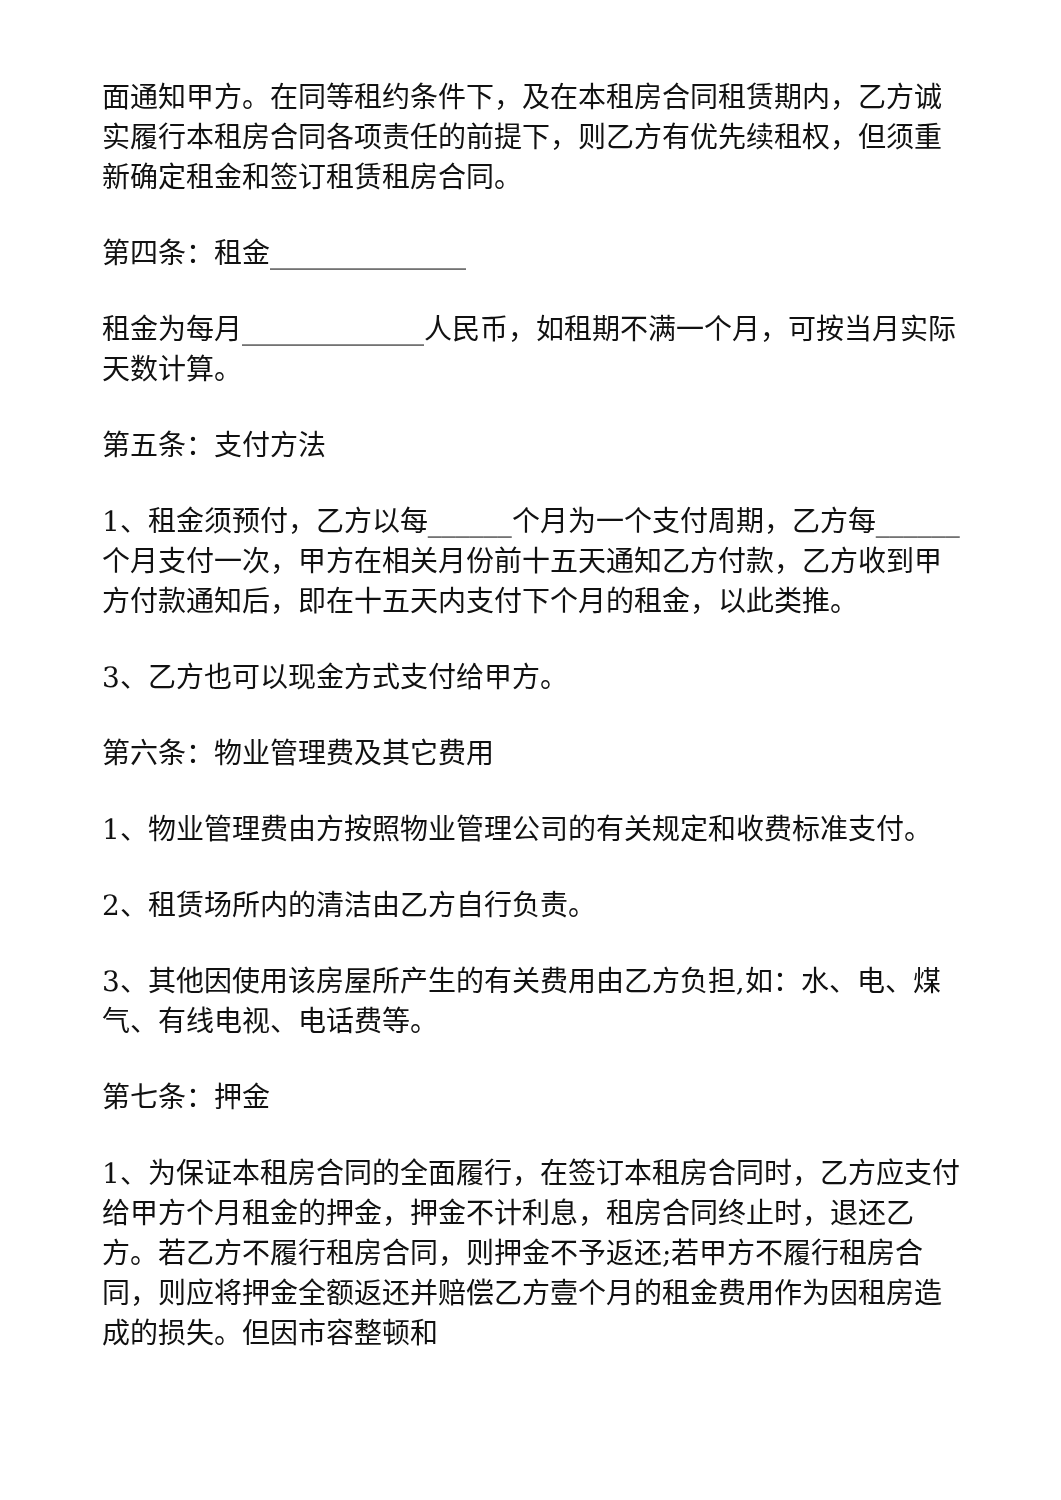面通知甲方。在同等租约条件下，及在本租房合同租赁期内，乙方诚实履行本租房合同各项责任的前提下，则乙方有优先续租权，但须重新确定租金和签订租赁租房合同。
第四条：租金______________
租金为每月_____________人民币，如租期不满一个月，可按当月实际天数计算。
第五条：支付方法
1、租金须预付，乙方以每______个月为一个支付周期，乙方每______个月支付一次，甲方在相关月份前十五天通知乙方付款，乙方收到甲方付款通知后，即在十五天内支付下个月的租金，以此类推。
3、乙方也可以现金方式支付给甲方。
第六条：物业管理费及其它费用
1、物业管理费由方按照物业管理公司的有关规定和收费标准支付。
2、租赁场所内的清洁由乙方自行负责。
3、其他因使用该房屋所产生的有关费用由乙方负担,如：水、电、煤气、有线电视、电话费等。
第七条：押金
1、为保证本租房合同的全面履行，在签订本租房合同时，乙方应支付给甲方个月租金的押金，押金不计利息，租房合同终止时，退还乙方。若乙方不履行租房合同，则押金不予返还;若甲方不履行租房合同，则应将押金全额返还并赔偿乙方壹个月的租金费用作为因租房造成的损失。但因市容整顿和